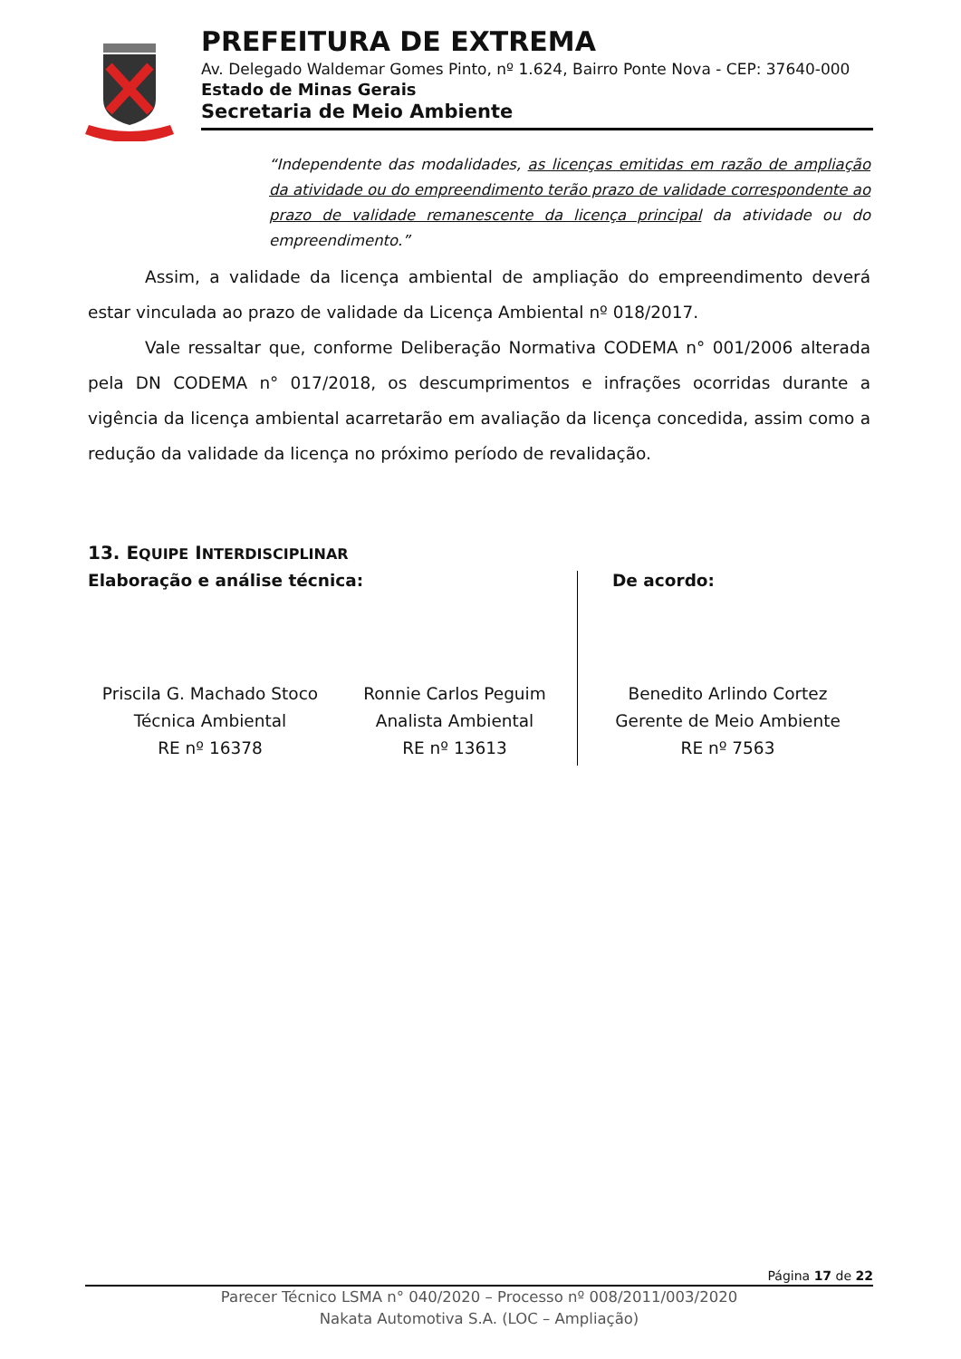PREFEITURA DE EXTREMA
Av. Delegado Waldemar Gomes Pinto, nº 1.624, Bairro Ponte Nova - CEP: 37640-000
Estado de Minas Gerais
Secretaria de Meio Ambiente
“Independente das modalidades, as licenças emitidas em razão de ampliação da atividade ou do empreendimento terão prazo de validade correspondente ao prazo de validade remanescente da licença principal da atividade ou do empreendimento.”
Assim, a validade da licença ambiental de ampliação do empreendimento deverá estar vinculada ao prazo de validade da Licença Ambiental nº 018/2017.
Vale ressaltar que, conforme Deliberação Normativa CODEMA n° 001/2006 alterada pela DN CODEMA n° 017/2018, os descumprimentos e infrações ocorridas durante a vigência da licença ambiental acarretarão em avaliação da licença concedida, assim como a redução da validade da licença no próximo período de revalidação.
13. EQUIPE INTERDISCIPLINAR
Elaboração e análise técnica:
Priscila G. Machado Stoco
Técnica Ambiental
RE nº 16378
Ronnie Carlos Peguim
Analista Ambiental
RE nº 13613
De acordo:
Benedito Arlindo Cortez
Gerente de Meio Ambiente
RE nº 7563
Página 17 de 22
Parecer Técnico LSMA n° 040/2020 – Processo nº 008/2011/003/2020
Nakata Automotiva S.A. (LOC – Ampliação)